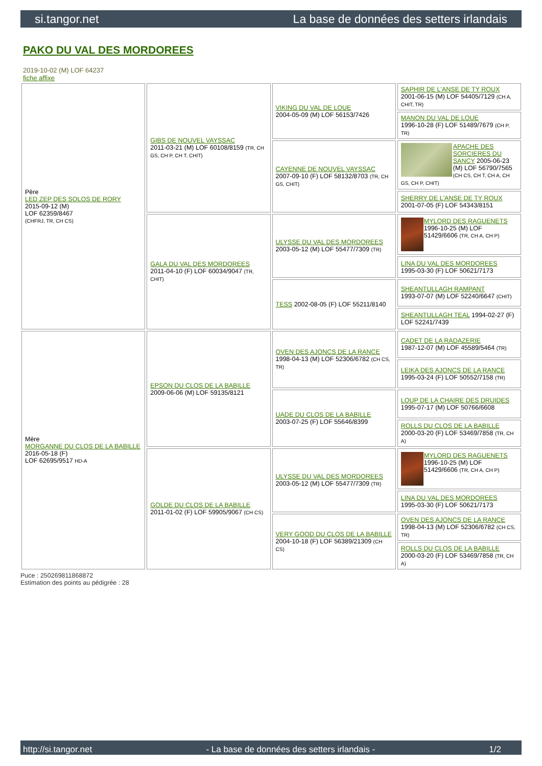si.tangor.net La base de données des setters irlandais
PAKO DU VAL DES MORDOREES
2019-10-02 (M) LOF 64237
fiche affixe
| Père LED ZEP DES SOLOS DE RORY 2015-09-12 (M) LOF 62359/8467 (CHFRJ, TR, CH CS) | GIBS DE NOUVEL VAYSSAC 2011-03-21 (M) LOF 60108/8159 (TR, CH GS, CH P, CH T, CHIT) | VIKING DU VAL DE LOUE 2004-05-09 (M) LOF 56153/7426 | SAPHIR DE L'ANSE DE TY ROUX 2001-06-15 (M) LOF 54405/7129 (CH A, CHIT, TR) |
| | | | MANON DU VAL DE LOUE 1996-10-28 (F) LOF 51489/7679 (CH P, TR) |
| | | CAYENNE DE NOUVEL VAYSSAC 2007-09-10 (F) LOF 58132/8703 (TR, CH GS, CHIT) | APACHE DES SORCIERES DU SANCY 2005-06-23 (M) LOF 56790/7565 (CH CS, CH T, CH A, CH GS, CH P, CHIT) |
| | | | SHERRY DE L'ANSE DE TY ROUX 2001-07-05 (F) LOF 54343/8151 |
| | GALA DU VAL DES MORDOREES 2011-04-10 (F) LOF 60034/9047 (TR, CHIT) | ULYSSE DU VAL DES MORDOREES 2003-05-12 (M) LOF 55477/7309 (TR) | MYLORD DES RAGUENETS 1996-10-25 (M) LOF 51429/6606 (TR, CH A, CH P) |
| | | | LINA DU VAL DES MORDOREES 1995-03-30 (F) LOF 50621/7173 |
| | | TESS 2002-08-05 (F) LOF 55211/8140 | SHEANTULLAGH RAMPANT 1993-07-07 (M) LOF 52240/6647 (CHIT) |
| | | | SHEANTULLAGH TEAL 1994-02-27 (F) LOF 52241/7439 |
| Mère MORGANNE DU CLOS DE LA BABILLE 2016-05-18 (F) LOF 62695/9517 HD-A | EPSON DU CLOS DE LA BABILLE 2009-06-06 (M) LOF 59135/8121 | OVEN DES AJONCS DE LA RANCE 1998-04-13 (M) LOF 52306/6782 (CH CS, TR) | CADET DE LA RADAZERIE 1987-12-07 (M) LOF 45589/5464 (TR) |
| | | | LEIKA DES AJONCS DE LA RANCE 1995-03-24 (F) LOF 50552/7158 (TR) |
| | | UADE DU CLOS DE LA BABILLE 2003-07-25 (F) LOF 55646/8399 | LOUP DE LA CHAIRE DES DRUIDES 1995-07-17 (M) LOF 50766/6608 |
| | | | ROLLS DU CLOS DE LA BABILLE 2000-03-20 (F) LOF 53469/7858 (TR, CH A) |
| | GOLDE DU CLOS DE LA BABILLE 2011-01-02 (F) LOF 59905/9067 (CH CS) | ULYSSE DU VAL DES MORDOREES 2003-05-12 (M) LOF 55477/7309 (TR) | MYLORD DES RAGUENETS 1996-10-25 (M) LOF 51429/6606 (TR, CH A, CH P) |
| | | | LINA DU VAL DES MORDOREES 1995-03-30 (F) LOF 50621/7173 |
| | | VERY GOOD DU CLOS DE LA BABILLE 2004-10-18 (F) LOF 56389/21309 (CH CS) | OVEN DES AJONCS DE LA RANCE 1998-04-13 (M) LOF 52306/6782 (CH CS, TR) |
| | | | ROLLS DU CLOS DE LA BABILLE 2000-03-20 (F) LOF 53469/7858 (TR, CH A) |
Puce : 250269811868872
Estimation des points au pédigrée : 28
http://si.tangor.net - La base de données des setters irlandais - 1/2